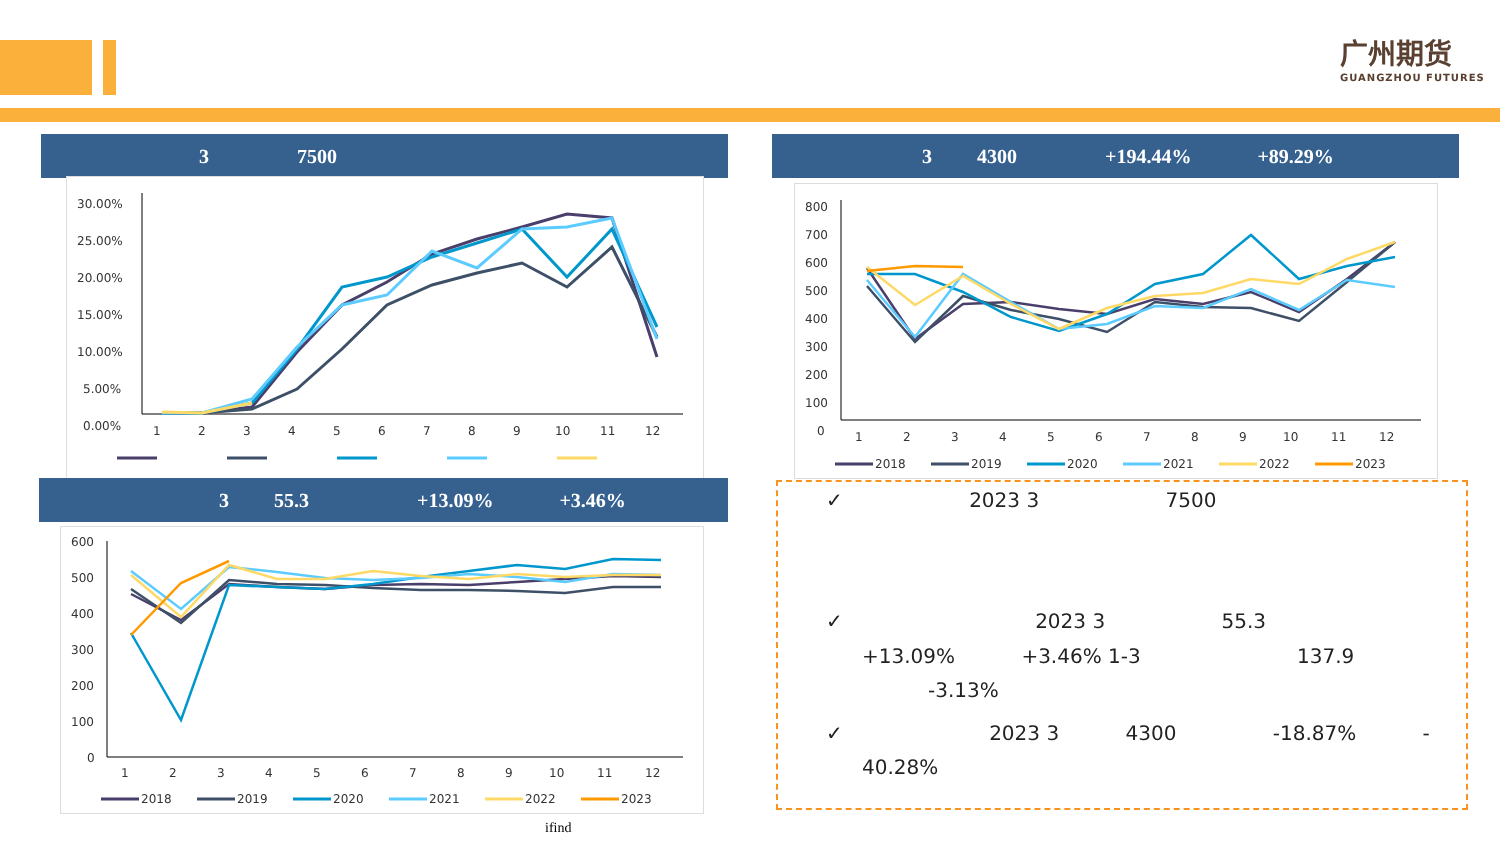广州期货
GUANGZHOU FUTURES
3 7500
30.00%
25.00%
20.00%
15.00%
10.00%
5.00%
0.00%
1
2
3
4
5
6
7
8
9
10
11
12
3 4300 +194.44% +89.29%
800
700
600
500
400
300
200
100
0
1
2
3
4
5
6
7
8
9
10
11
12
2018
2019
2020
2021
2022
2023
3 55.3 +13.09% +3.46%
600
500
400
300
200
100
0
1
2
3
4
5
6
7
8
9
10
11
12
2018
2019
2020
2021
2022
2023
ifind
✓ 2023 3 7500
✓ 2023 3 55.3
+13.09% +3.46% 1-3 137.9
-3.13%
✓ 2023 3 4300 -18.87% -
40.28%